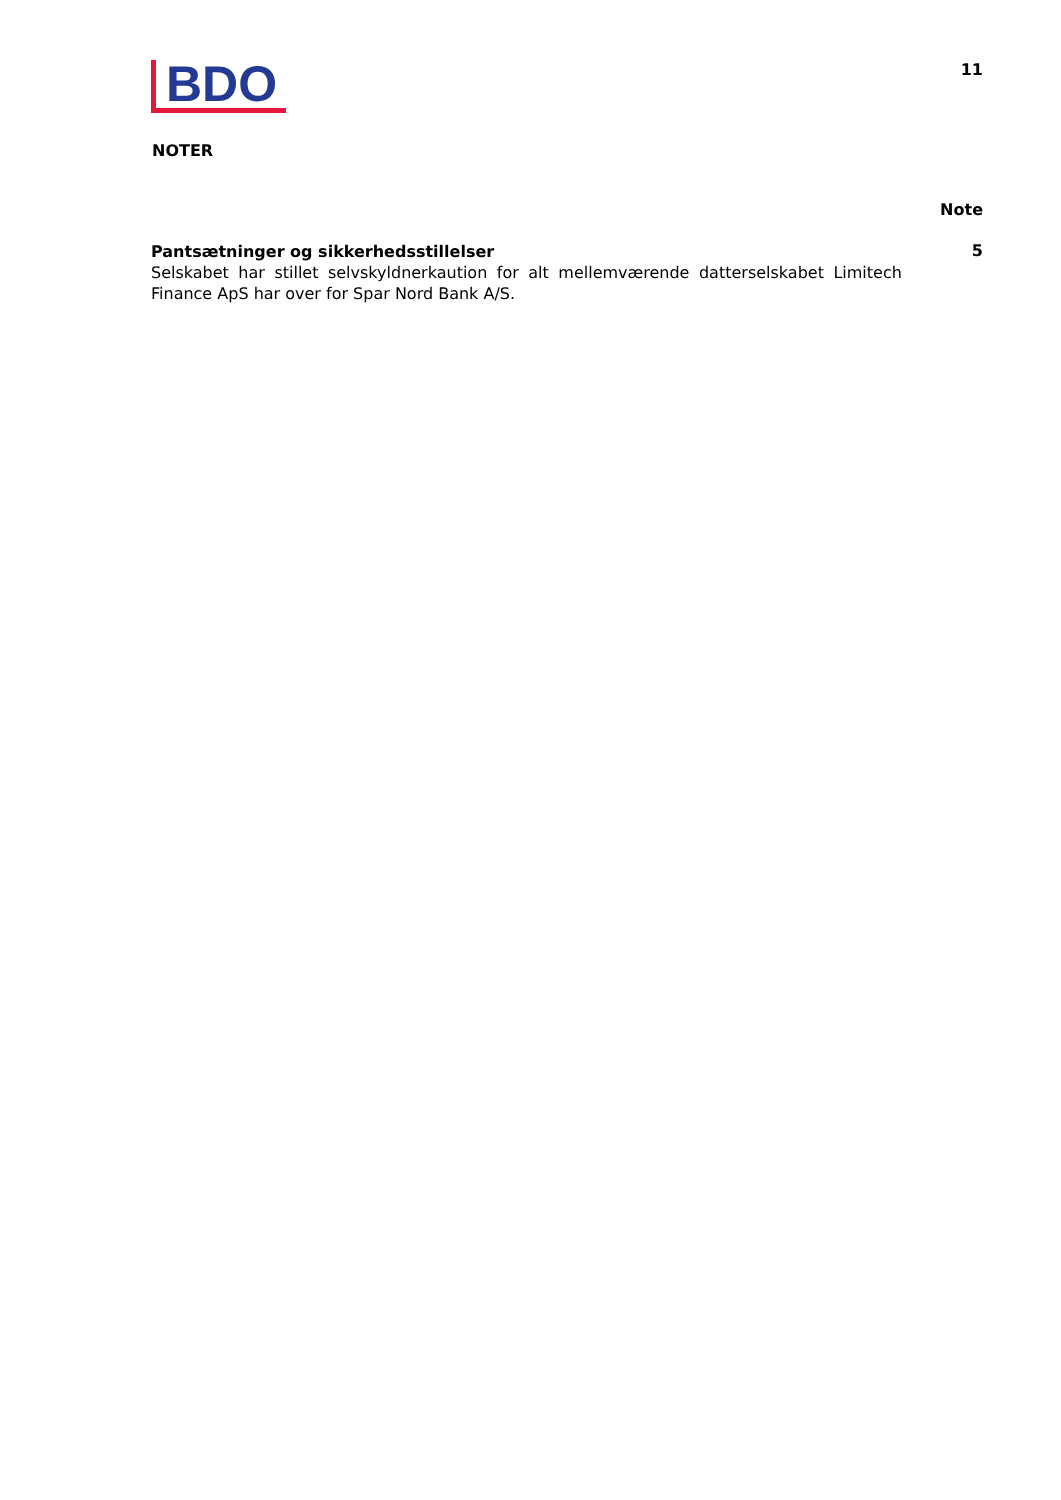BDO
11
NOTER
Note
Pantsætninger og sikkerhedsstillelser
Selskabet har stillet selvskyldnerkaution for alt mellemværende datterselskabet Limitech Finance ApS har over for Spar Nord Bank A/S.
5